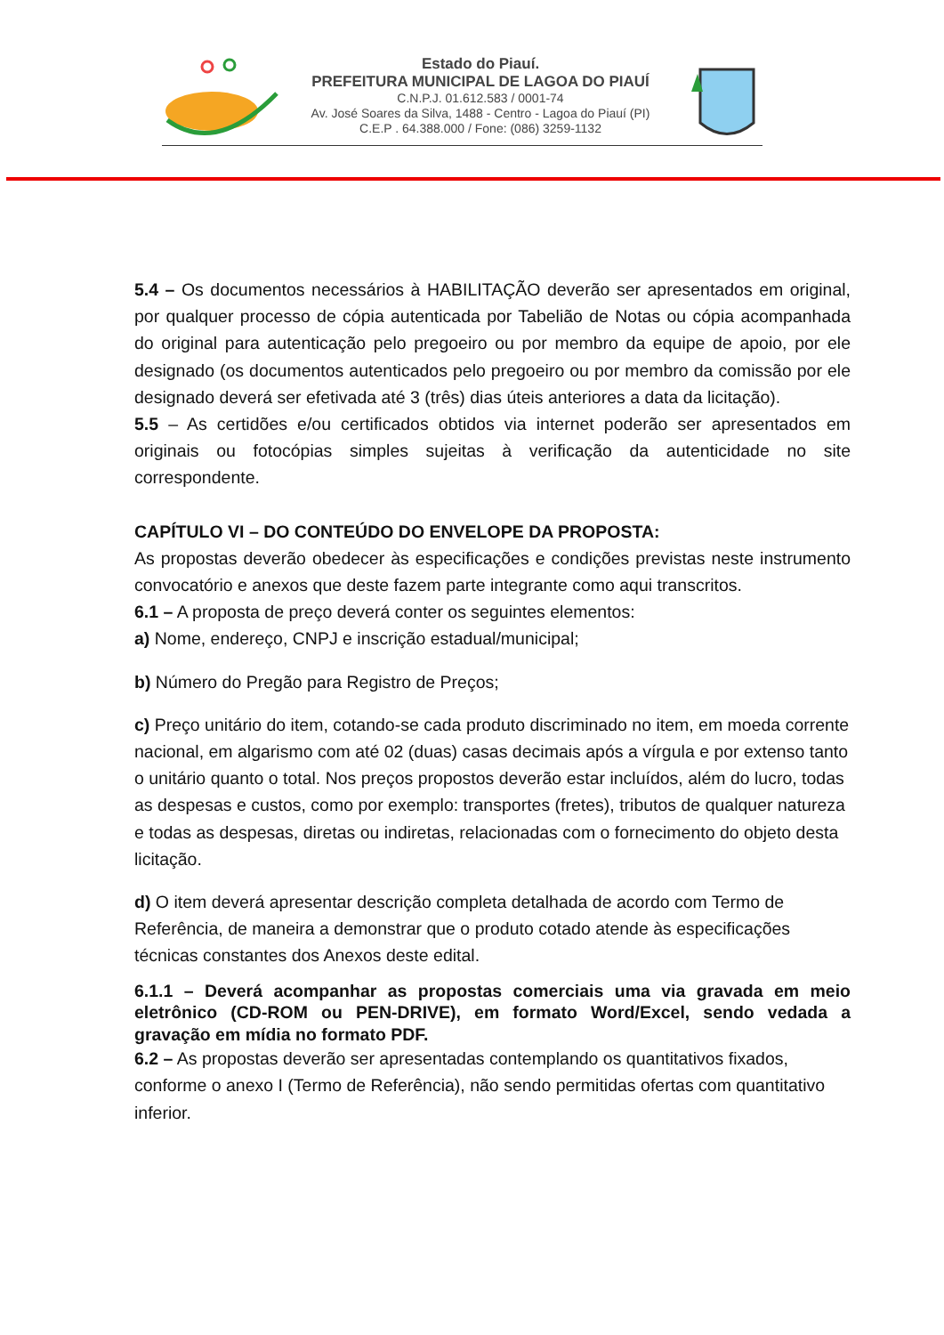Estado do Piauí.
PREFEITURA MUNICIPAL DE LAGOA DO PIAUÍ
C.N.P.J. 01.612.583 / 0001-74
Av. José Soares da Silva, 1488 - Centro - Lagoa do Piauí (PI)
C.E.P . 64.388.000 / Fone: (086) 3259-1132
5.4 – Os documentos necessários à HABILITAÇÃO deverão ser apresentados em original, por qualquer processo de cópia autenticada por Tabelião de Notas ou cópia acompanhada do original para autenticação pelo pregoeiro ou por membro da equipe de apoio, por ele designado (os documentos autenticados pelo pregoeiro ou por membro da comissão por ele designado deverá ser efetivada até 3 (três) dias úteis anteriores a data da licitação).
5.5 – As certidões e/ou certificados obtidos via internet poderão ser apresentados em originais ou fotocópias simples sujeitas à verificação da autenticidade no site correspondente.
CAPÍTULO VI – DO CONTEÚDO DO ENVELOPE DA PROPOSTA:
As propostas deverão obedecer às especificações e condições previstas neste instrumento convocatório e anexos que deste fazem parte integrante como aqui transcritos.
6.1 – A proposta de preço deverá conter os seguintes elementos:
a) Nome, endereço, CNPJ e inscrição estadual/municipal;
b) Número do Pregão para Registro de Preços;
c) Preço unitário do item, cotando-se cada produto discriminado no item, em moeda corrente nacional, em algarismo com até 02 (duas) casas decimais após a vírgula e por extenso tanto o unitário quanto o total. Nos preços propostos deverão estar incluídos, além do lucro, todas as despesas e custos, como por exemplo: transportes (fretes), tributos de qualquer natureza e todas as despesas, diretas ou indiretas, relacionadas com o fornecimento do objeto desta licitação.
d) O item deverá apresentar descrição completa detalhada de acordo com Termo de Referência, de maneira a demonstrar que o produto cotado atende às especificações técnicas constantes dos Anexos deste edital.
6.1.1 – Deverá acompanhar as propostas comerciais uma via gravada em meio eletrônico (CD-ROM ou PEN-DRIVE), em formato Word/Excel, sendo vedada a gravação em mídia no formato PDF.
6.2 – As propostas deverão ser apresentadas contemplando os quantitativos fixados, conforme o anexo I (Termo de Referência), não sendo permitidas ofertas com quantitativo inferior.